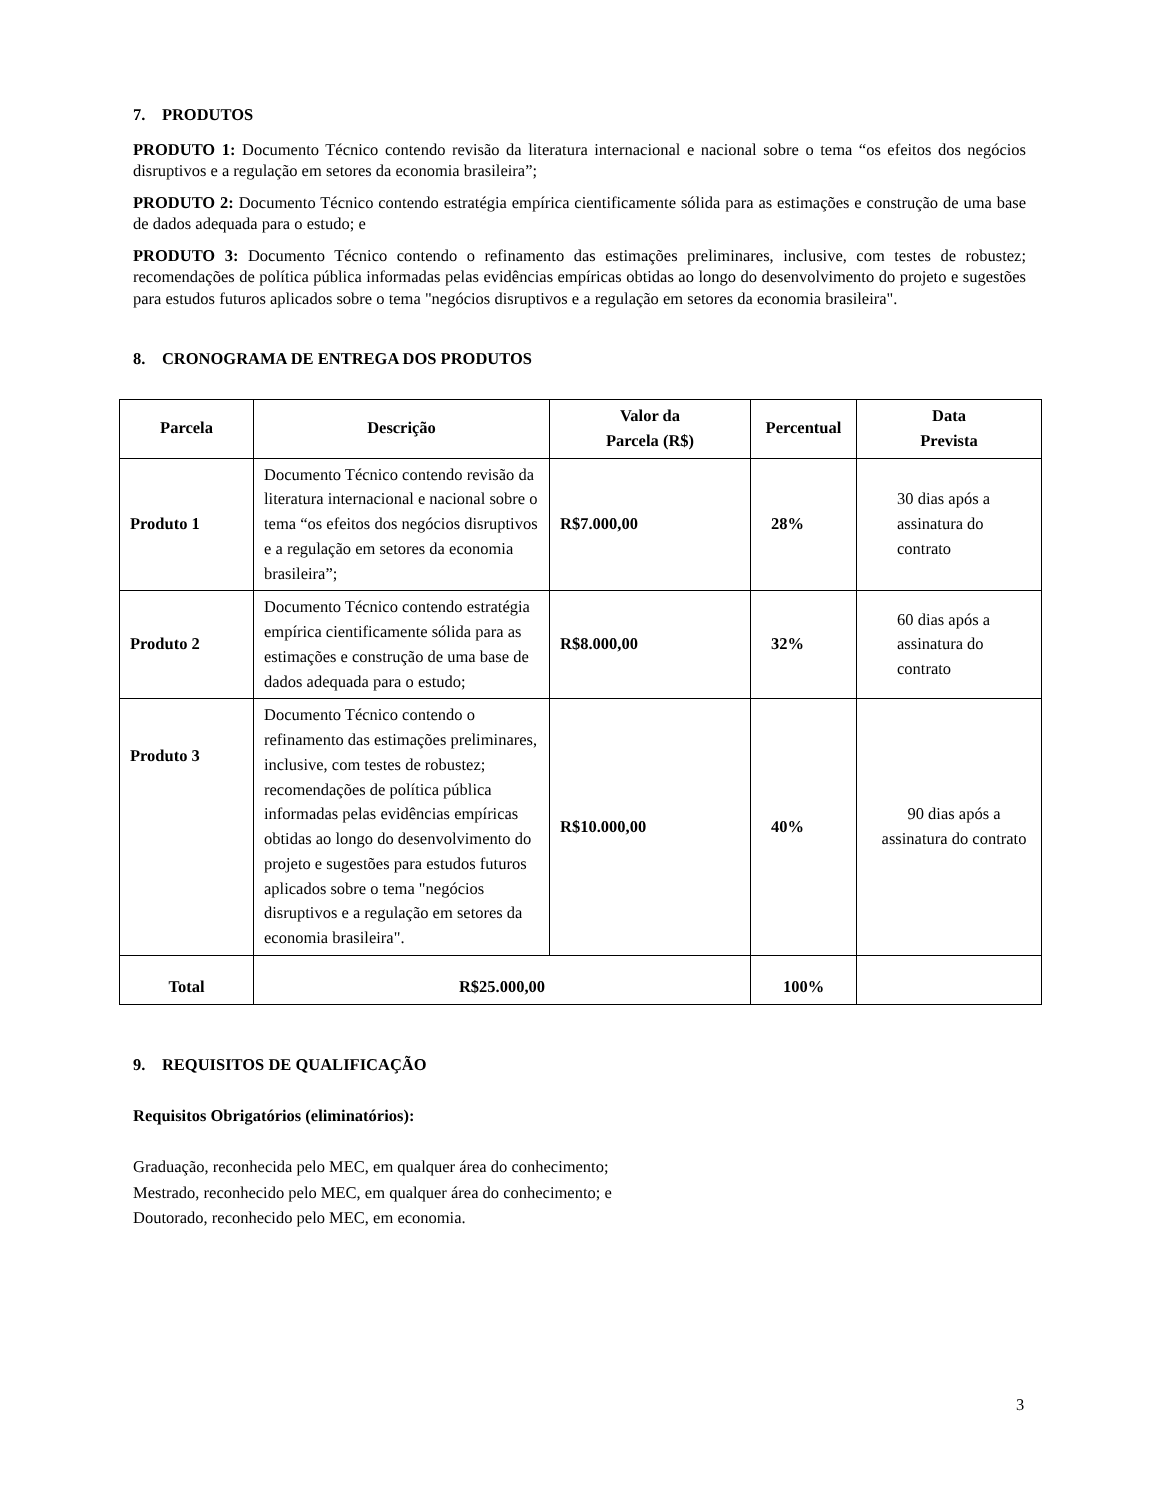7. PRODUTOS
PRODUTO 1: Documento Técnico contendo revisão da literatura internacional e nacional sobre o tema “os efeitos dos negócios disruptivos e a regulação em setores da economia brasileira”;
PRODUTO 2: Documento Técnico contendo estratégia empírica cientificamente sólida para as estimações e construção de uma base de dados adequada para o estudo; e
PRODUTO 3: Documento Técnico contendo o refinamento das estimações preliminares, inclusive, com testes de robustez; recomendações de política pública informadas pelas evidências empíricas obtidas ao longo do desenvolvimento do projeto e sugestões para estudos futuros aplicados sobre o tema "negócios disruptivos e a regulação em setores da economia brasileira".
8. CRONOGRAMA DE ENTREGA DOS PRODUTOS
| Parcela | Descrição | Valor da Parcela (R$) | Percentual | Data Prevista |
| --- | --- | --- | --- | --- |
| Produto 1 | Documento Técnico contendo revisão da literatura internacional e nacional sobre o tema “os efeitos dos negócios disruptivos e a regulação em setores da economia brasileira”; | R$7.000,00 | 28% | 30 dias após a assinatura do contrato |
| Produto 2 | Documento Técnico contendo estratégia empírica cientificamente sólida para as estimações e construção de uma base de dados adequada para o estudo; | R$8.000,00 | 32% | 60 dias após a assinatura do contrato |
| Produto 3 | Documento Técnico contendo o refinamento das estimações preliminares, inclusive, com testes de robustez; recomendações de política pública informadas pelas evidências empíricas obtidas ao longo do desenvolvimento do projeto e sugestões para estudos futuros aplicados sobre o tema "negócios disruptivos e a regulação em setores da economia brasileira". | R$10.000,00 | 40% | 90 dias após a assinatura do contrato |
| Total | R$25.000,00 | | 100% | |
9. REQUISITOS DE QUALIFICAÇÃO
Requisitos Obrigatórios (eliminatórios):
Graduação, reconhecida pelo MEC, em qualquer área do conhecimento;
Mestrado, reconhecido pelo MEC, em qualquer área do conhecimento; e
Doutorado, reconhecido pelo MEC, em economia.
3